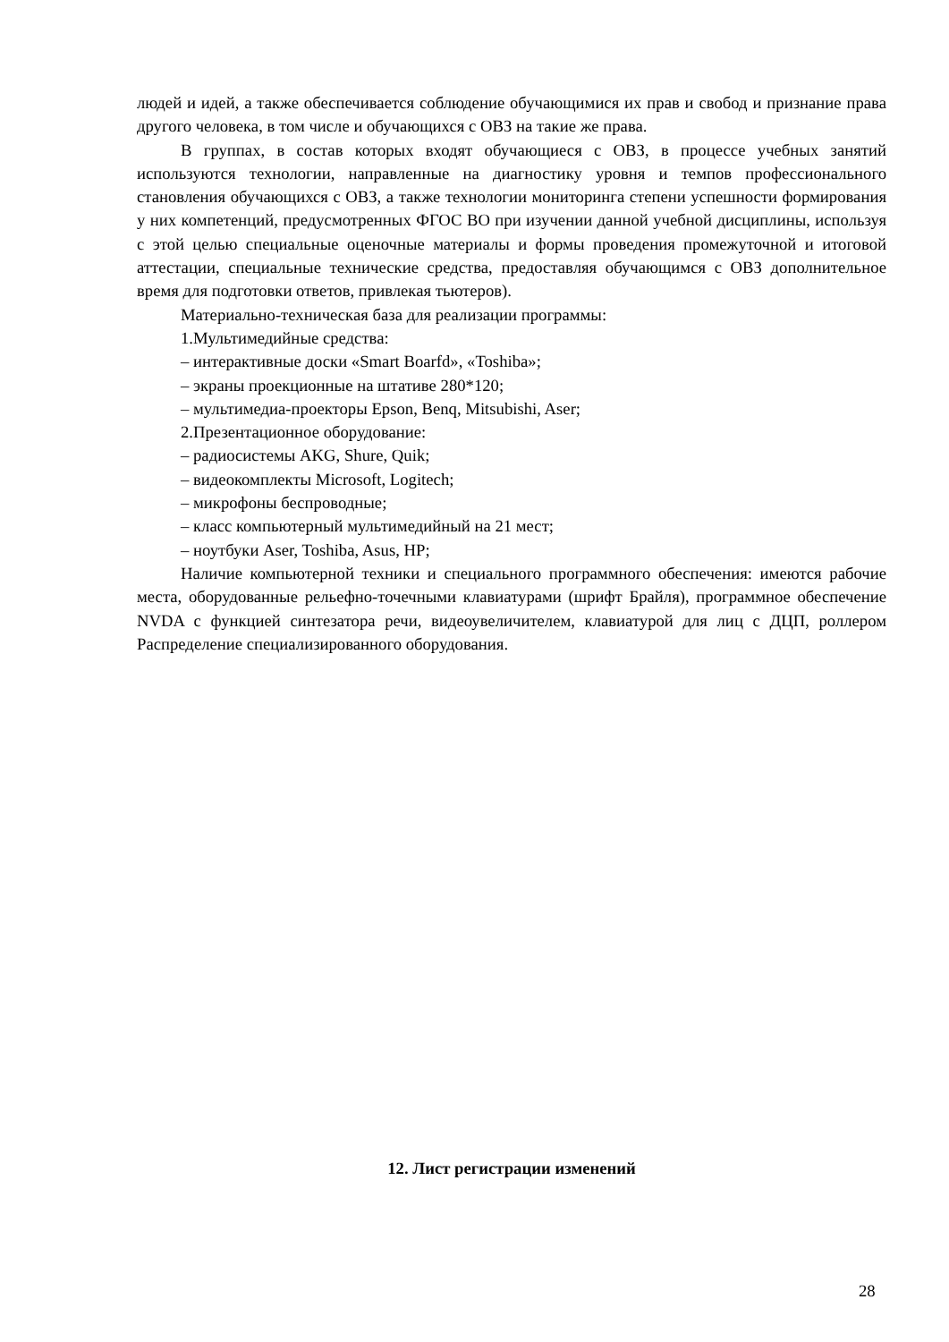людей и идей, а также обеспечивается соблюдение обучающимися их прав и свобод и признание права другого человека, в том числе и обучающихся с ОВЗ на такие же права.
В группах, в состав которых входят обучающиеся с ОВЗ, в процессе учебных занятий используются технологии, направленные на диагностику уровня и темпов профессионального становления обучающихся с ОВЗ, а также технологии мониторинга степени успешности формирования у них компетенций, предусмотренных ФГОС ВО при изучении данной учебной дисциплины, используя с этой целью специальные оценочные материалы и формы проведения промежуточной и итоговой аттестации, специальные технические средства, предоставляя обучающимся с ОВЗ дополнительное время для подготовки ответов, привлекая тьютеров).
Материально-техническая база для реализации программы:
1.Мультимедийные средства:
– интерактивные доски «Smart Boarfd», «Toshiba»;
– экраны проекционные на штативе 280*120;
– мультимедиа-проекторы Epson, Benq, Mitsubishi, Aser;
2.Презентационное оборудование:
– радиосистемы AKG, Shure, Quik;
– видеокомплекты Microsoft, Logitech;
– микрофоны беспроводные;
– класс компьютерный мультимедийный на 21 мест;
– ноутбуки Aser, Toshiba, Asus, HP;
Наличие компьютерной техники и специального программного обеспечения: имеются рабочие места, оборудованные рельефно-точечными клавиатурами (шрифт Брайля), программное обеспечение NVDA с функцией синтезатора речи, видеоувеличителем, клавиатурой для лиц с ДЦП, роллером Распределение специализированного оборудования.
12. Лист регистрации изменений
28